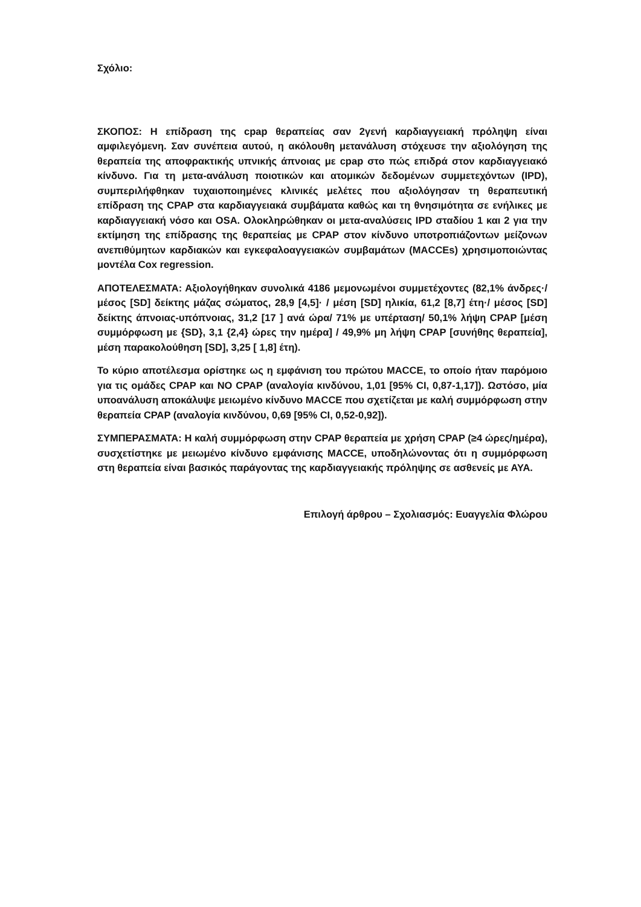Σχόλιο:
ΣΚΟΠΟΣ: Η επίδραση της cpap θεραπείας σαν 2γενή καρδιαγγειακή πρόληψη είναι αμφιλεγόμενη. Σαν συνέπεια αυτού, η ακόλουθη μετανάλυση στόχευσε την αξιολόγηση της θεραπεία της αποφρακτικής υπνικής άπνοιας με cpap στο πώς επιδρά στον καρδιαγγειακό κίνδυνο. Για τη μετα-ανάλυση ποιοτικών και ατομικών δεδομένων συμμετεχόντων (IPD), συμπεριλήφθηκαν τυχαιοποιημένες κλινικές μελέτες που αξιολόγησαν τη θεραπευτική επίδραση της CPAP στα καρδιαγγειακά συμβάματα καθώς και τη θνησιμότητα σε ενήλικες με καρδιαγγειακή νόσο και OSA. Ολοκληρώθηκαν οι μετα-αναλύσεις IPD σταδίου 1 και 2 για την εκτίμηση της επίδρασης της θεραπείας με CPAP στον κίνδυνο υποτροπιάζοντων μείζονων ανεπιθύμητων καρδιακών και εγκεφαλοαγγειακών συμβαμάτων (MACCEs) χρησιμοποιώντας μοντέλα Cox regression.
ΑΠΟΤΕΛΕΣΜΑΤΑ: Αξιολογήθηκαν συνολικά 4186 μεμονωμένοι συμμετέχοντες (82,1% άνδρες·/ μέσος [SD] δείκτης μάζας σώματος, 28,9 [4,5]· / μέση [SD] ηλικία, 61,2 [8,7] έτη·/ μέσος [SD] δείκτης άπνοιας-υπόπνοιας, 31,2 [17 ] ανά ώρα/ 71% με υπέρταση/ 50,1% λήψη CPAP [μέση συμμόρφωση με {SD}, 3,1 {2,4} ώρες την ημέρα] / 49,9% μη λήψη CPAP [συνήθης θεραπεία], μέση παρακολούθηση [SD], 3,25 [ 1,8] έτη).
Το κύριο αποτέλεσμα ορίστηκε ως η εμφάνιση του πρώτου MACCE, το οποίο ήταν παρόμοιο για τις ομάδες CPAP και NO CPAP (αναλογία κινδύνου, 1,01 [95% CI, 0,87-1,17]). Ωστόσο, μία υποανάλυση αποκάλυψε μειωμένο κίνδυνο MACCE που σχετίζεται με καλή συμμόρφωση στην θεραπεία CPAP (αναλογία κινδύνου, 0,69 [95% CI, 0,52-0,92]).
ΣΥΜΠΕΡΑΣΜΑΤΑ: Η καλή συμμόρφωση στην CPAP θεραπεία με χρήση CPAP (≥4 ώρες/ημέρα), συσχετίστηκε με μειωμένο κίνδυνο εμφάνισης MACCE, υποδηλώνοντας ότι η συμμόρφωση στη θεραπεία είναι βασικός παράγοντας της καρδιαγγειακής πρόληψης σε ασθενείς με ΑΥΑ.
Επιλογή άρθρου – Σχολιασμός: Ευαγγελία Φλώρου